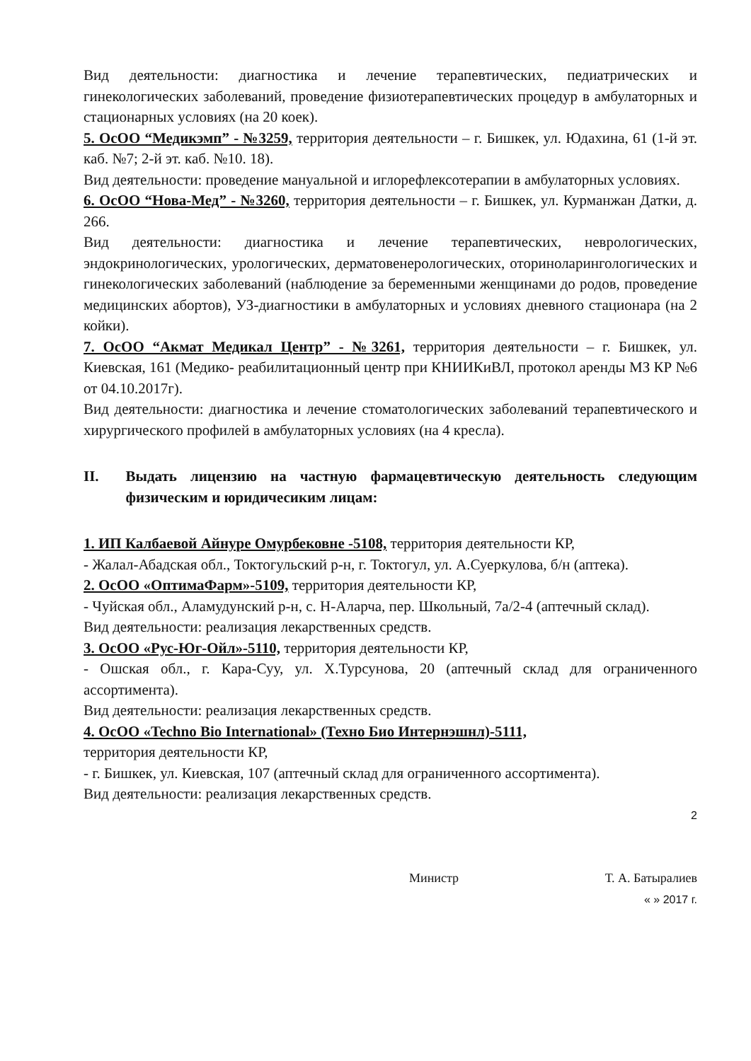Вид деятельности: диагностика и лечение терапевтических, педиатрических и гинекологических заболеваний, проведение физиотерапевтических процедур в амбулаторных и стационарных условиях (на 20 коек).
5. ОсОО “Медикэмп” - №3259, территория деятельности – г. Бишкек, ул. Юдахина, 61 (1-й эт. каб. №7; 2-й эт. каб. №10. 18).
Вид деятельности: проведение мануальной и иглорефлексотерапии в амбулаторных условиях.
6. ОсОО “Нова-Мед” - №3260, территория деятельности – г. Бишкек, ул. Курманжан Датки, д. 266.
Вид деятельности: диагностика и лечение терапевтических, неврологических, эндокринологических, урологических, дерматовенерологических, оториноларингологических и гинекологических заболеваний (наблюдение за беременными женщинами до родов, проведение медицинских абортов), УЗ-диагностики в амбулаторных и условиях дневного стационара (на 2 койки).
7. ОсОО “Акмат Медикал Центр” - №3261, территория деятельности – г. Бишкек, ул. Киевская, 161 (Медико- реабилитационный центр при КНИИКиВЛ, протокол аренды МЗ КР №6 от 04.10.2017г).
Вид деятельности: диагностика и лечение стоматологических заболеваний терапевтического и хирургического профилей в амбулаторных условиях (на 4 кресла).
II. Выдать лицензию на частную фармацевтическую деятельность следующим физическим и юридичесиким лицам:
1. ИП Калбаевой Айнуре Омурбековне -5108, территория деятельности КР,
- Жалал-Абадская обл., Токтогульский р-н, г. Токтогул, ул. А.Суеркулова, б/н (аптека).
2. ОсОО «ОптимаФарм»-5109, территория деятельности КР,
- Чуйская обл., Аламудунский р-н, с. Н-Аларча, пер. Школьный, 7а/2-4 (аптечный склад).
Вид деятельности: реализация лекарственных средств.
3. ОсОО «Рус-Юг-Ойл»-5110, территория деятельности КР,
- Ошская обл., г. Кара-Суу, ул. Х.Турсунова, 20 (аптечный склад для ограниченного ассортимента).
Вид деятельности: реализация лекарственных средств.
4. ОсОО «Techno Bio International» (Техно Био Интернэшнл)-5111,
территория деятельности КР,
- г. Бишкек, ул. Киевская, 107 (аптечный склад для ограниченного ассортимента).
Вид деятельности: реализация лекарственных средств.
2
Министр Т. А. Батыралиев
« » 2017 г.